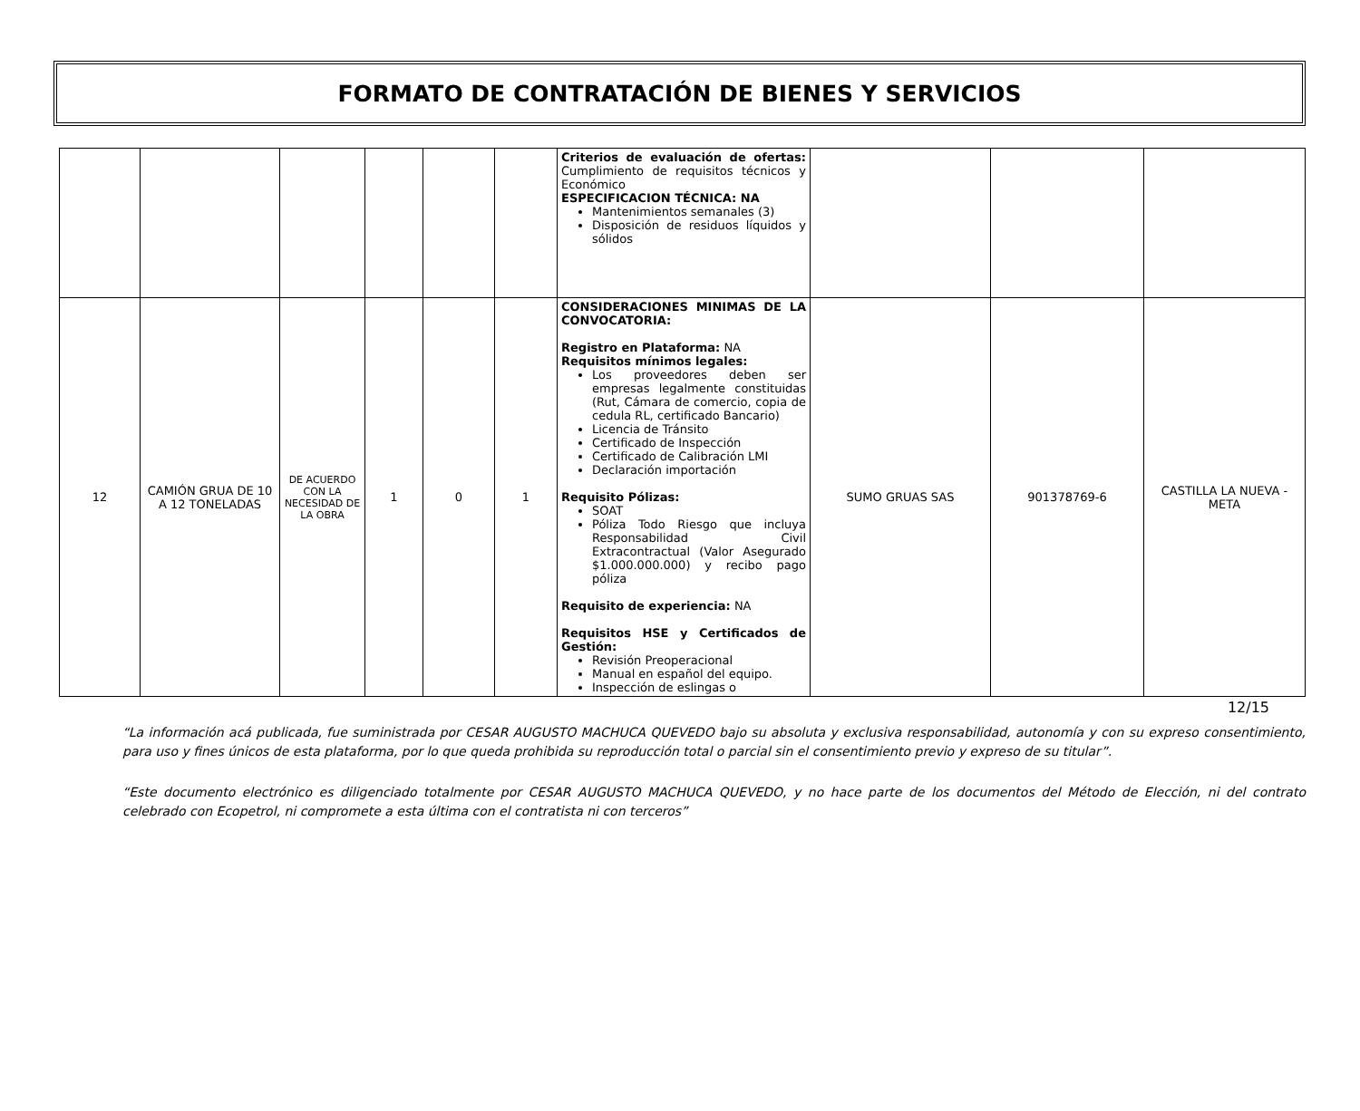FORMATO DE CONTRATACIÓN DE BIENES Y SERVICIOS
| | | | | | | Criterios de evaluación de ofertas: Cumplimiento de requisitos técnicos y Económico ESPECIFICACION TÉCNICA: NA Mantenimientos semanales (3) Disposición de residuos líquidos y sólidos | | | |
| 12 | CAMIÓN GRUA DE 10 A 12 TONELADAS | DE ACUERDO CON LA NECESIDAD DE LA OBRA | 1 | 0 | 1 | CONSIDERACIONES MINIMAS DE LA CONVOCATORIA: Registro en Plataforma: NA Requisitos mínimos legales: Los proveedores deben ser empresas legalmente constituidas (Rut, Cámara de comercio, copia de cedula RL, certificado Bancario) Licencia de Tránsito Certificado de Inspección Certificado de Calibración LMI Declaración importación Requisito Pólizas: SOAT Póliza Todo Riesgo que incluya Responsabilidad Civil Extracontractual (Valor Asegurado $1.000.000.000) y recibo pago póliza Requisito de experiencia: NA Requisitos HSE y Certificados de Gestión: Revisión Preoperacional Manual en español del equipo. Inspección de eslingas o | SUMO GRUAS SAS | 901378769-6 | CASTILLA LA NUEVA - META |
12/15
“La información acá publicada, fue suministrada por CESAR AUGUSTO MACHUCA QUEVEDO bajo su absoluta y exclusiva responsabilidad, autonomía y con su expreso consentimiento, para uso y fines únicos de esta plataforma, por lo que queda prohibida su reproducción total o parcial sin el consentimiento previo y expreso de su titular”.
“Este documento electrónico es diligenciado totalmente por CESAR AUGUSTO MACHUCA QUEVEDO, y no hace parte de los documentos del Método de Elección, ni del contrato celebrado con Ecopetrol, ni compromete a esta última con el contratista ni con terceros”